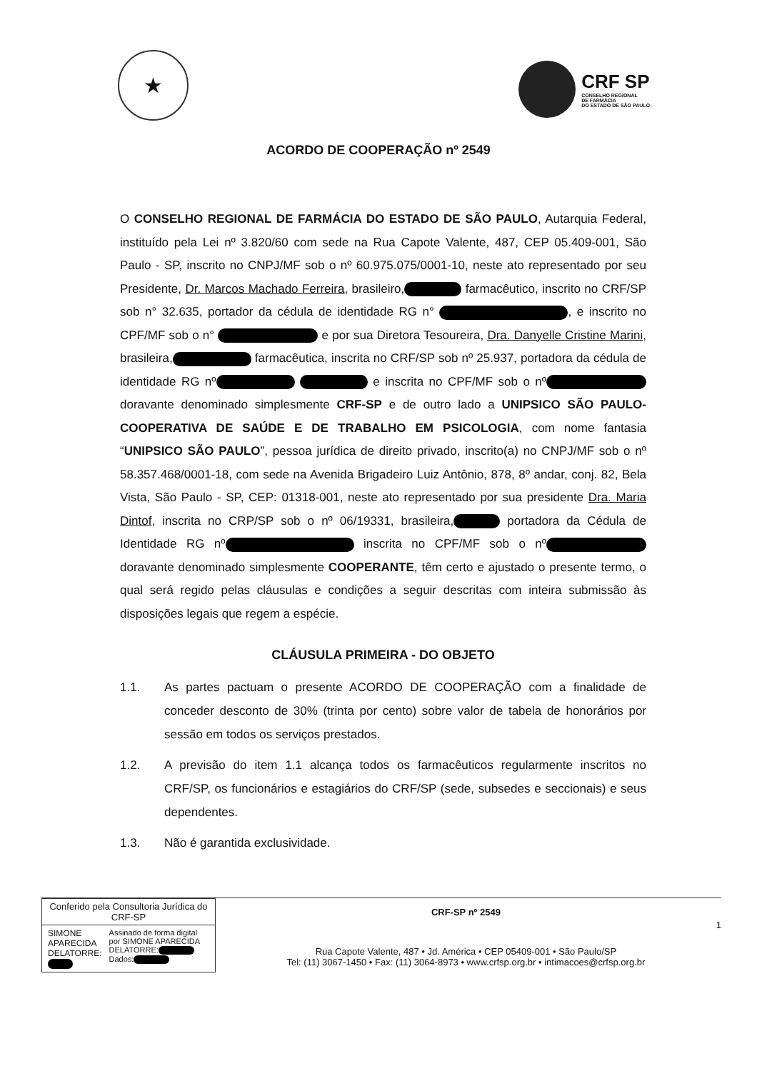★
CRF SP
CONSELHO REGIONAL
DE FARMÁCIA
DO ESTADO DE SÃO PAULO
ACORDO DE COOPERAÇÃO nº 2549
O CONSELHO REGIONAL DE FARMÁCIA DO ESTADO DE SÃO PAULO, Autarquia Federal, instituído pela Lei nº 3.820/60 com sede na Rua Capote Valente, 487, CEP 05.409-001, São Paulo - SP, inscrito no CNPJ/MF sob o nº 60.975.075/0001-10, neste ato representado por seu Presidente, Dr. Marcos Machado Ferreira, brasileiro, farmacêutico, inscrito no CRF/SP sob n° 32.635, portador da cédula de identidade RG n° , e inscrito no CPF/MF sob o n° e por sua Diretora Tesoureira, Dra. Danyelle Cristine Marini, brasileira, farmacêutica, inscrita no CRF/SP sob nº 25.937, portadora da cédula de identidade RG nº e inscrita no CPF/MF sob o nº doravante denominado simplesmente CRF-SP e de outro lado a UNIPSICO SÃO PAULO-COOPERATIVA DE SAÚDE E DE TRABALHO EM PSICOLOGIA, com nome fantasia “UNIPSICO SÃO PAULO”, pessoa jurídica de direito privado, inscrito(a) no CNPJ/MF sob o nº 58.357.468/0001-18, com sede na Avenida Brigadeiro Luiz Antônio, 878, 8º andar, conj. 82, Bela Vista, São Paulo - SP, CEP: 01318-001, neste ato representado por sua presidente Dra. Maria Dintof, inscrita no CRP/SP sob o nº 06/19331, brasileira, portadora da Cédula de Identidade RG nº inscrita no CPF/MF sob o nº doravante denominado simplesmente COOPERANTE, têm certo e ajustado o presente termo, o qual será regido pelas cláusulas e condições a seguir descritas com inteira submissão às disposições legais que regem a espécie.
CLÁUSULA PRIMEIRA - DO OBJETO
1.1. As partes pactuam o presente ACORDO DE COOPERAÇÃO com a finalidade de conceder desconto de 30% (trinta por cento) sobre valor de tabela de honorários por sessão em todos os serviços prestados.
1.2. A previsão do item 1.1 alcança todos os farmacêuticos regularmente inscritos no CRF/SP, os funcionários e estagiários do CRF/SP (sede, subsedes e seccionais) e seus dependentes.
1.3. Não é garantida exclusividade.
Conferido pela Consultoria Jurídica do CRF-SP
SIMONE APARECIDA DELATORRE: Assinado de forma digital por SIMONE APARECIDA DELATORRE: Dados:
CRF-SP nº 2549
Rua Capote Valente, 487 • Jd. América • CEP 05409-001 • São Paulo/SP
Tel: (11) 3067-1450 • Fax: (11) 3064-8973 • www.crfsp.org.br • intimacoes@crfsp.org.br
1